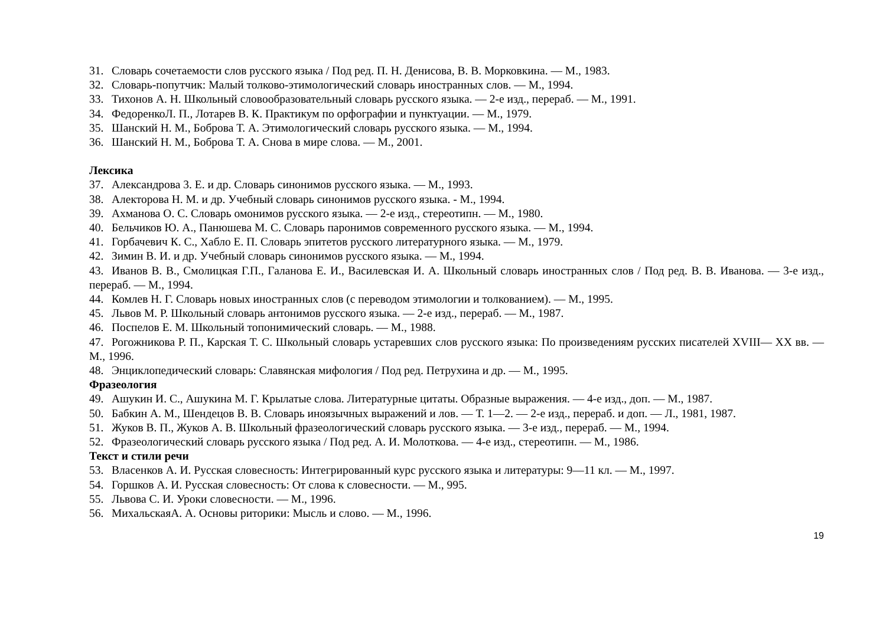31. Словарь сочетаемости слов русского языка / Под ред. П. Н. Денисова, В. В. Морковкина. — М., 1983.
32. Словарь-попутчик: Малый толково-этимологический словарь иностранных слов. — М., 1994.
33. Тихонов А. Н. Школьный словообразовательный словарь русского языка. — 2-е изд., перераб. — М., 1991.
34. ФедоренкоЛ. П., Лотарев В. К. Практикум по орфографии и пунктуации. — М., 1979.
35. Шанский Н. М., Боброва Т. А. Этимологический словарь русского языка. — М., 1994.
36. Шанский Н. М., Боброва Т. А. Снова в мире слова. — М., 2001.
Лексика
37. Александрова 3. Е. и др. Словарь синонимов русского языка. — М., 1993.
38. Алекторова Н. М. и др. Учебный словарь синонимов русского языка. - М., 1994.
39. Ахманова О. С. Словарь омонимов русского языка. — 2-е изд., стереотипн. — М., 1980.
40. Бельчиков Ю. А., Панюшева М. С. Словарь паронимов современного русского языка. — М., 1994.
41. Горбачевич К. С., Хабло Е. П. Словарь эпитетов русского литературного языка. — М., 1979.
42. Зимин В. И. и др. Учебный словарь синонимов русского языка. — М., 1994.
43. Иванов В. В., Смолицкая Г.П., Галанова Е. И., Василевская И. А. Школьный словарь иностранных слов / Под ред. В. В. Иванова. — 3-е изд., перераб. — М., 1994.
44. Комлев Н. Г. Словарь новых иностранных слов (с переводом этимологии и толкованием). — М., 1995.
45. Львов М. Р. Школьный словарь антонимов русского языка. — 2-е изд., перераб. — М., 1987.
46. Поспелов Е. М. Школьный топонимический словарь. — М., 1988.
47. Рогожникова Р. П., Карская Т. С. Школьный словарь устаревших слов русского языка: По произведениям русских писателей XVIII— XX вв. — М., 1996.
48. Энциклопедический словарь: Славянская мифология / Под ред. Петрухина и др. — М., 1995.
Фразеология
49. Ашукин И. С., Ашукина М. Г. Крылатые слова. Литературные цитаты. Образные выражения. — 4-е изд., доп. — М., 1987.
50. Бабкин А. М., Шендецов В. В. Словарь иноязычных выражений и лов. — Т. 1—2. — 2-е изд., перераб. и доп. — Л., 1981, 1987.
51. Жуков В. П., Жуков А. В. Школьный фразеологический словарь русского языка. — 3-е изд., перераб. — М., 1994.
52. Фразеологический словарь русского языка / Под ред. А. И. Молоткова. — 4-е изд., стереотипн. — М., 1986.
Текст и стили речи
53. Власенков А. И. Русская словесность: Интегрированный курс русского языка и литературы: 9—11 кл. — М., 1997.
54. Горшков А. И. Русская словесность: От слова к словесности. — М., 995.
55. Львова С. И. Уроки словесности. — М., 1996.
56. МихальскаяА. А. Основы риторики: Мысль и слово. — М., 1996.
19